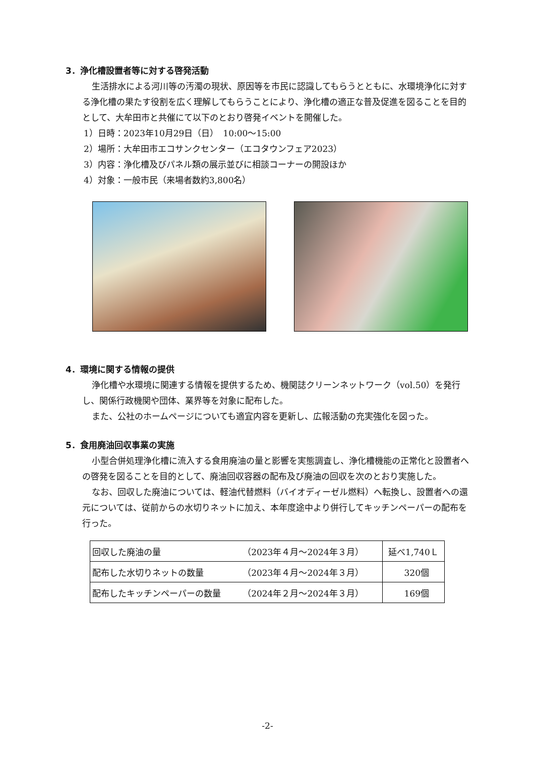3．浄化槽設置者等に対する啓発活動
生活排水による河川等の汚濁の現状、原因等を市民に認識してもらうとともに、水環境浄化に対する浄化槽の果たす役割を広く理解してもらうことにより、浄化槽の適正な普及促進を図ることを目的として、大牟田市と共催にて以下のとおり啓発イベントを開催した。
1）日時：2023年10月29日（日）　10:00～15:00
2）場所：大牟田市エコサンクセンター（エコタウンフェア2023）
3）内容：浄化槽及びパネル類の展示並びに相談コーナーの開設ほか
4）対象：一般市民（来場者数約3,800名）
4．環境に関する情報の提供
浄化槽や水環境に関連する情報を提供するため、機関誌クリーンネットワーク（vol.50）を発行し、関係行政機関や団体、業界等を対象に配布した。
また、公社のホームページについても適宜内容を更新し、広報活動の充実強化を図った。
5．食用廃油回収事業の実施
小型合併処理浄化槽に流入する食用廃油の量と影響を実態調査し、浄化槽機能の正常化と設置者への啓発を図ることを目的として、廃油回収容器の配布及び廃油の回収を次のとおり実施した。
なお、回収した廃油については、軽油代替燃料（バイオディーゼル燃料）へ転換し、設置者への還元については、従前からの水切りネットに加え、本年度途中より併行してキッチンペーパーの配布を行った。
| 回収した廃油の量 | （2023年４月～2024年３月） | 延べ1,740Ｌ |
| 配布した水切りネットの数量 | （2023年４月～2024年３月） | 320個 |
| 配布したキッチンペーパーの数量 | （2024年２月～2024年３月） | 169個 |
-2-